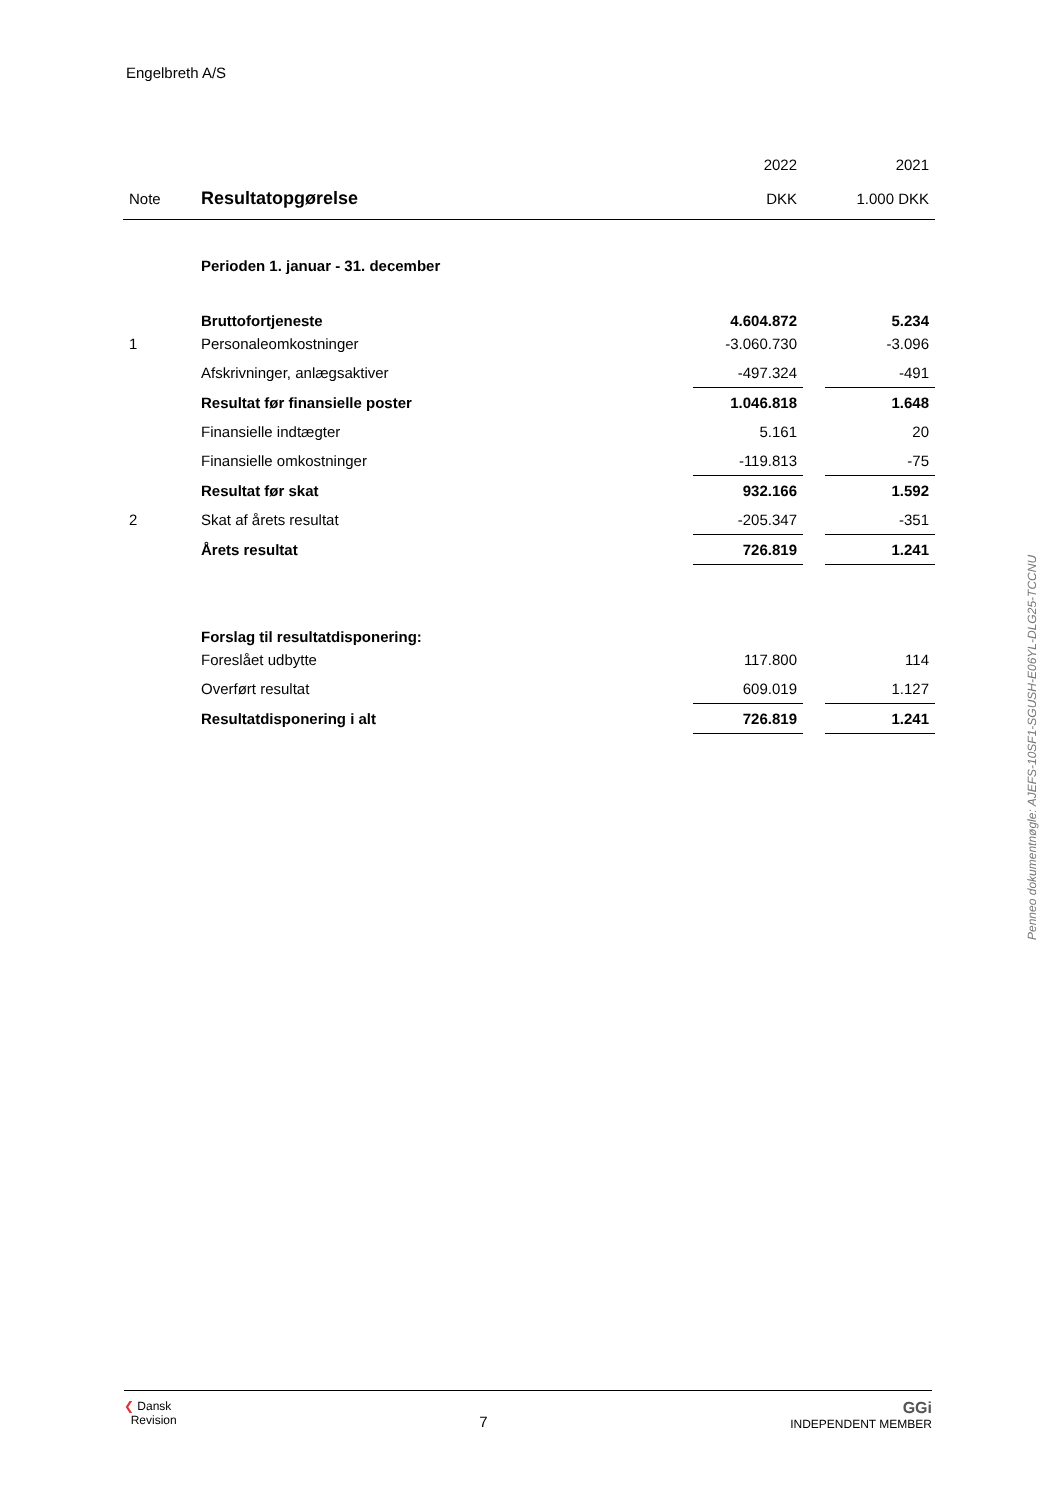Engelbreth A/S
| | | 2022 | | 2021 |
| Note | Resultatopgørelse | DKK | | 1.000 DKK |
| | Perioden 1. januar - 31. december | | | |
| | Bruttofortjeneste | 4.604.872 | | 5.234 |
| 1 | Personaleomkostninger | -3.060.730 | | -3.096 |
| | Afskrivninger, anlægsaktiver | -497.324 | | -491 |
| | Resultat før finansielle poster | 1.046.818 | | 1.648 |
| | Finansielle indtægter | 5.161 | | 20 |
| | Finansielle omkostninger | -119.813 | | -75 |
| | Resultat før skat | 932.166 | | 1.592 |
| 2 | Skat af årets resultat | -205.347 | | -351 |
| | Årets resultat | 726.819 | | 1.241 |
| | Forslag til resultatdisponering: | | | |
| | Foreslået udbytte | 117.800 | | 114 |
| | Overført resultat | 609.019 | | 1.127 |
| | Resultatdisponering i alt | 726.819 | | 1.241 |
Penneo dokumentnøgle: AJEFS-10SF1-SGUSH-E06YL-DLG25-TCCNU
❮ Dansk
Revision
7
GGi
INDEPENDENT MEMBER